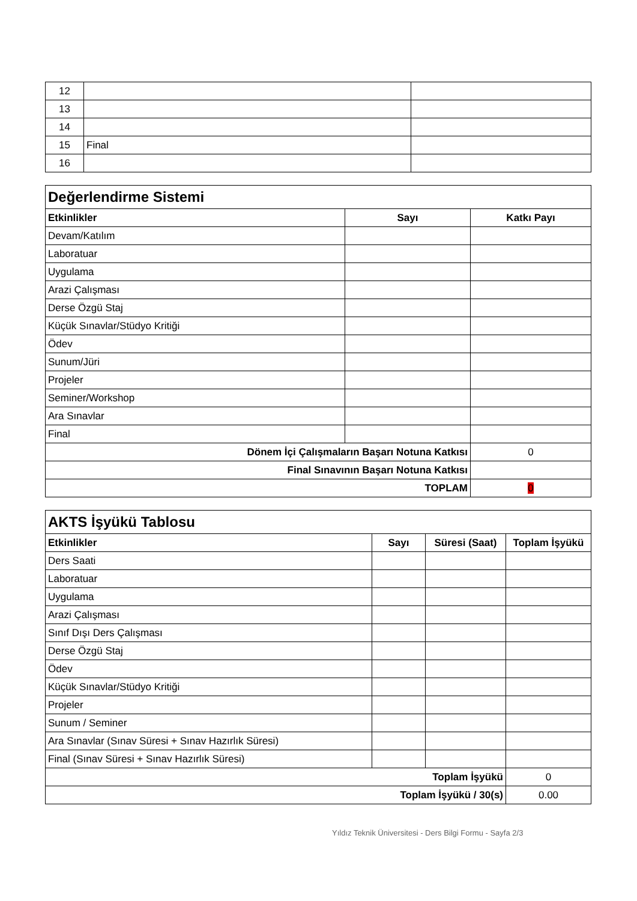| 12 | | |
| 13 | | |
| 14 | | |
| 15 | Final | |
| 16 | | |
| Değerlendirme Sistemi | | |
| Etkinlikler | Sayı | Katkı Payı |
| Devam/Katılım | | |
| Laboratuar | | |
| Uygulama | | |
| Arazi Çalışması | | |
| Derse Özgü Staj | | |
| Küçük Sınavlar/Stüdyo Kritiği | | |
| Ödev | | |
| Sunum/Jüri | | |
| Projeler | | |
| Seminer/Workshop | | |
| Ara Sınavlar | | |
| Final | | |
| Dönem İçi Çalışmaların Başarı Notuna Katkısı | | 0 |
| Final Sınavının Başarı Notuna Katkısı | | |
| TOPLAM | | 0 |
| AKTS İşyükü Tablosu | | | |
| Etkinlikler | Sayı | Süresi (Saat) | Toplam İşyükü |
| Ders Saati | | | |
| Laboratuar | | | |
| Uygulama | | | |
| Arazi Çalışması | | | |
| Sınıf Dışı Ders Çalışması | | | |
| Derse Özgü Staj | | | |
| Ödev | | | |
| Küçük Sınavlar/Stüdyo Kritiği | | | |
| Projeler | | | |
| Sunum / Seminer | | | |
| Ara Sınavlar (Sınav Süresi + Sınav Hazırlık Süresi) | | | |
| Final (Sınav Süresi + Sınav Hazırlık Süresi) | | | |
| Toplam İşyükü | | | 0 |
| Toplam İşyükü / 30(s) | | | 0.00 |
Yıldız Teknik Üniversitesi - Ders Bilgi Formu - Sayfa 2/3